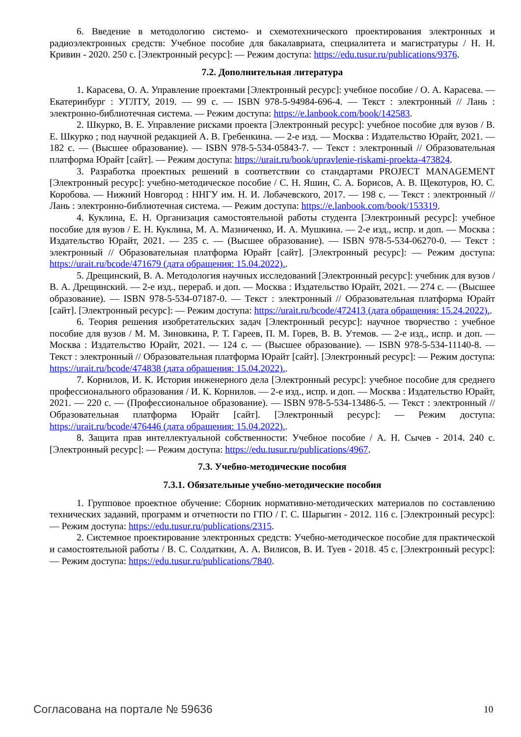6. Введение в методологию системо- и схемотехнического проектирования электронных и радиоэлектронных средств: Учебное пособие для бакалавриата, специалитета и магистратуры / Н. Н. Кривин - 2020. 250 с. [Электронный ресурс]: — Режим доступа: https://edu.tusur.ru/publications/9376.
7.2. Дополнительная литература
1. Карасева, О. А. Управление проектами [Электронный ресурс]: учебное пособие / О. А. Карасева. — Екатеринбург : УГЛТУ, 2019. — 99 с. — ISBN 978-5-94984-696-4. — Текст : электронный // Лань : электронно-библиотечная система. — Режим доступа: https://e.lanbook.com/book/142583.
2. Шкурко, В. Е. Управление рисками проекта [Электронный ресурс]: учебное пособие для вузов / В. Е. Шкурко ; под научной редакцией А. В. Гребенкина. — 2-е изд. — Москва : Издательство Юрайт, 2021. — 182 с. — (Высшее образование). — ISBN 978-5-534-05843-7. — Текст : электронный // Образовательная платформа Юрайт [сайт]. — Режим доступа: https://urait.ru/book/upravlenie-riskami-proekta-473824.
3. Разработка проектных решений в соответствии со стандартами PROJECT MANAGEMENT [Электронный ресурс]: учебно-методическое пособие / С. Н. Яшин, С. А. Борисов, А. В. Щекотуров, Ю. С. Коробова. — Нижний Новгород : ННГУ им. Н. И. Лобачевского, 2017. — 198 с. — Текст : электронный // Лань : электронно-библиотечная система. — Режим доступа: https://e.lanbook.com/book/153319.
4. Куклина, Е. Н. Организация самостоятельной работы студента [Электронный ресурс]: учебное пособие для вузов / Е. Н. Куклина, М. А. Мазниченко, И. А. Мушкина. — 2-е изд., испр. и доп. — Москва : Издательство Юрайт, 2021. — 235 с. — (Высшее образование). — ISBN 978-5-534-06270-0. — Текст : электронный // Образовательная платформа Юрайт [сайт]. [Электронный ресурс]: — Режим доступа: https://urait.ru/bcode/471679 (дата обращения: 15.04.2022)..
5. Дрещинский, В. А. Методология научных исследований [Электронный ресурс]: учебник для вузов / В. А. Дрещинский. — 2-е изд., перераб. и доп. — Москва : Издательство Юрайт, 2021. — 274 с. — (Высшее образование). — ISBN 978-5-534-07187-0. — Текст : электронный // Образовательная платформа Юрайт [сайт]. [Электронный ресурс]: — Режим доступа: https://urait.ru/bcode/472413 (дата обращения: 15.24.2022)..
6. Теория решения изобретательских задач [Электронный ресурс]: научное творчество : учебное пособие для вузов / М. М. Зиновкина, Р. Т. Гареев, П. М. Горев, В. В. Утемов. — 2-е изд., испр. и доп. — Москва : Издательство Юрайт, 2021. — 124 с. — (Высшее образование). — ISBN 978-5-534-11140-8. — Текст : электронный // Образовательная платформа Юрайт [сайт]. [Электронный ресурс]: — Режим доступа: https://urait.ru/bcode/474838 (дата обращения: 15.04.2022)..
7. Корнилов, И. К. История инженерного дела [Электронный ресурс]: учебное пособие для среднего профессионального образования / И. К. Корнилов. — 2-е изд., испр. и доп. — Москва : Издательство Юрайт, 2021. — 220 с. — (Профессиональное образование). — ISBN 978-5-534-13486-5. — Текст : электронный // Образовательная платформа Юрайт [сайт]. [Электронный ресурс]: — Режим доступа: https://urait.ru/bcode/476446 (дата обращения: 15.04.2022)..
8. Защита прав интеллектуальной собственности: Учебное пособие / А. Н. Сычев - 2014. 240 с. [Электронный ресурс]: — Режим доступа: https://edu.tusur.ru/publications/4967.
7.3. Учебно-методические пособия
7.3.1. Обязательные учебно-методические пособия
1. Групповое проектное обучение: Сборник нормативно-методических материалов по составлению технических заданий, программ и отчетности по ГПО / Г. С. Шарыгин - 2012. 116 с. [Электронный ресурс]: — Режим доступа: https://edu.tusur.ru/publications/2315.
2. Системное проектирование электронных средств: Учебно-методическое пособие для практической и самостоятельной работы / В. С. Солдаткин, А. А. Вилисов, В. И. Туев - 2018. 45 с. [Электронный ресурс]: — Режим доступа: https://edu.tusur.ru/publications/7840.
Согласована на портале № 59636 10